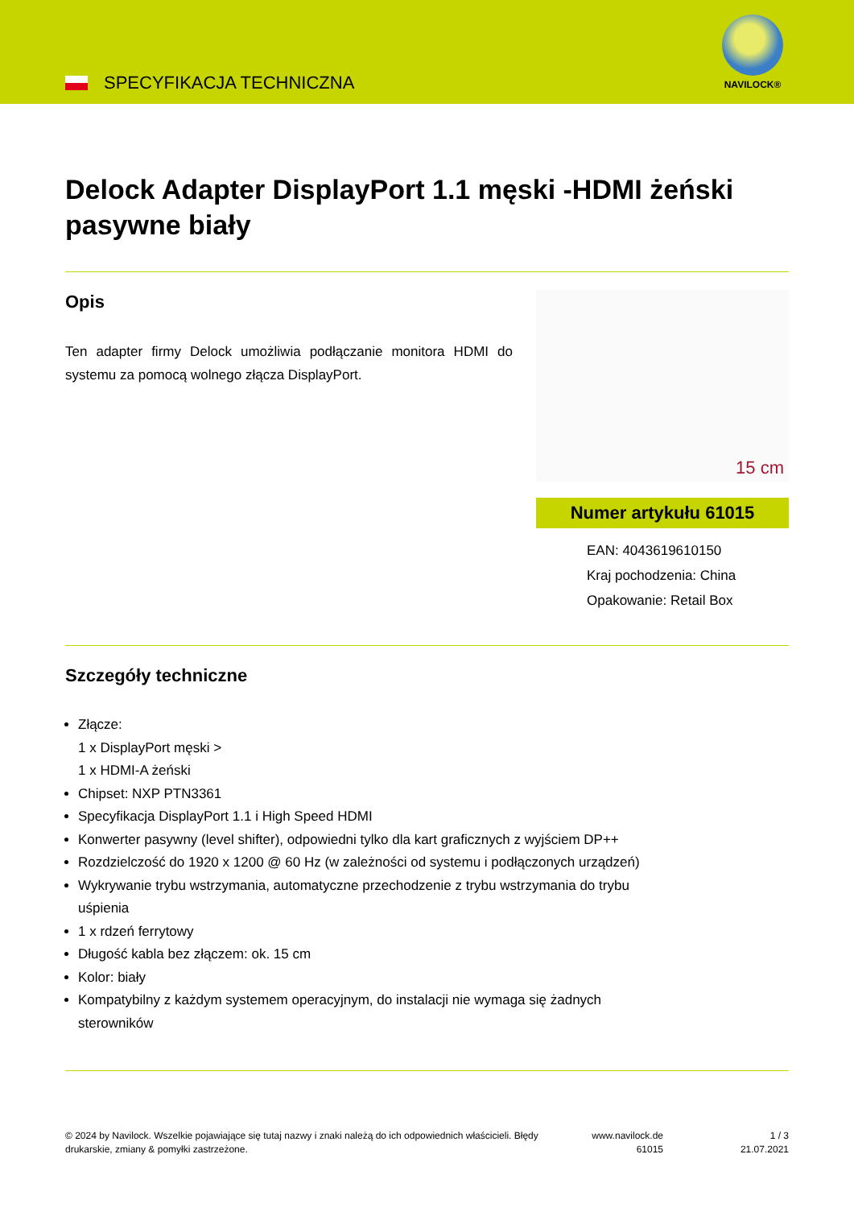SPECYFIKACJA TECHNICZNA
NAVILOCK®
Delock Adapter DisplayPort 1.1 męski -HDMI żeński pasywne biały
Opis
Ten adapter firmy Delock umożliwia podłączanie monitora HDMI do systemu za pomocą wolnego złącza DisplayPort.
15 cm
Numer artykułu 61015
EAN: 4043619610150
Kraj pochodzenia: China
Opakowanie: Retail Box
Szczegóły techniczne
Złącze:
1 x DisplayPort męski >
1 x HDMI-A żeński
Chipset: NXP PTN3361
Specyfikacja DisplayPort 1.1 i High Speed HDMI
Konwerter pasywny (level shifter), odpowiedni tylko dla kart graficznych z wyjściem DP++
Rozdzielczość do 1920 x 1200 @ 60 Hz (w zależności od systemu i podłączonych urządzeń)
Wykrywanie trybu wstrzymania, automatyczne przechodzenie z trybu wstrzymania do trybu uśpienia
1 x rdzeń ferrytowy
Długość kabla bez złączem: ok. 15 cm
Kolor: biały
Kompatybilny z każdym systemem operacyjnym, do instalacji nie wymaga się żadnych sterowników
© 2024 by Navilock. Wszelkie pojawiające się tutaj nazwy i znaki należą do ich odpowiednich właścicieli. Błędy drukarskie, zmiany & pomyłki zastrzeżone.
www.navilock.de
61015
1 / 3
21.07.2021